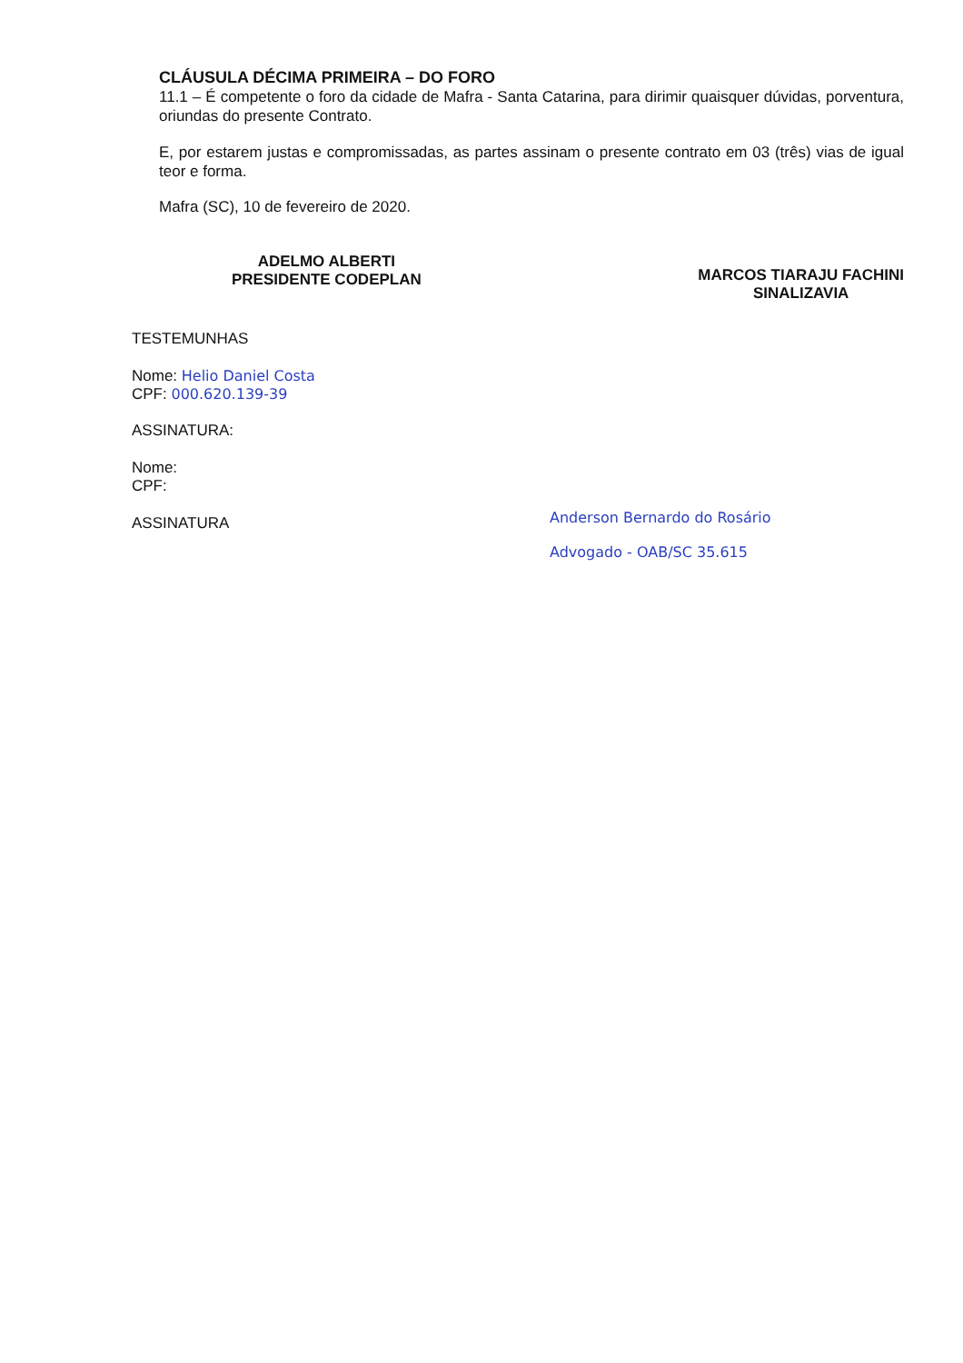CLÁUSULA DÉCIMA PRIMEIRA – DO FORO
11.1 – É competente o foro da cidade de Mafra - Santa Catarina, para dirimir quaisquer dúvidas, porventura, oriundas do presente Contrato.
E, por estarem justas e compromissadas, as partes assinam o presente contrato em 03 (três) vias de igual teor e forma.
Mafra (SC), 10 de fevereiro de 2020.
ADELMO ALBERTI
PRESIDENTE CODEPLAN
MARCOS TIARAJU FACHINI
SINALIZAVIA
TESTEMUNHAS
Nome: Helio Daniel Costa
CPF: 000.620.139-39
ASSINATURA:
Nome:
CPF:
ASSINATURA
Anderson Bernardo do Rosário
Advogado - OAB/SC 35.615